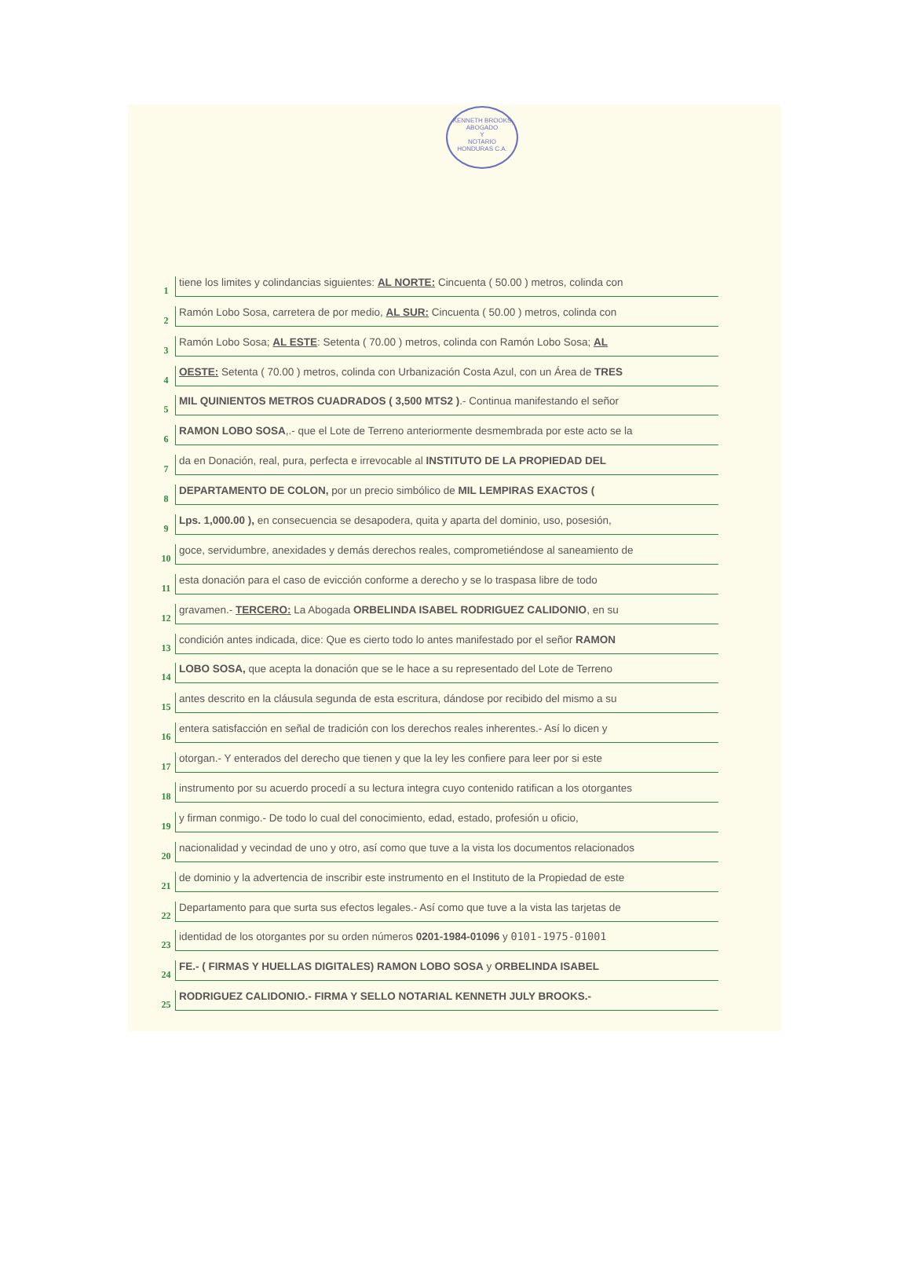KENNETH BROOKS
ABOGADO
Y
NOTARIO
HONDURAS C.A.
1 tiene los limites y colindancias siguientes: AL NORTE: Cincuenta ( 50.00 ) metros, colinda con
2 Ramón Lobo Sosa, carretera de por medio, AL SUR: Cincuenta ( 50.00 ) metros, colinda con
3 Ramón Lobo Sosa; AL ESTE: Setenta ( 70.00 ) metros, colinda con Ramón Lobo Sosa; AL
4 OESTE: Setenta ( 70.00 ) metros, colinda con Urbanización Costa Azul, con un Área de TRES
5 MIL QUINIENTOS METROS CUADRADOS ( 3,500 MTS2 ).- Continua manifestando el señor
6 RAMON LOBO SOSA,.- que el Lote de Terreno anteriormente desmembrada por este acto se la
7 da en Donación, real, pura, perfecta e irrevocable al INSTITUTO DE LA PROPIEDAD DEL
8 DEPARTAMENTO DE COLON, por un precio simbólico de MIL LEMPIRAS EXACTOS (
9 Lps. 1,000.00 ), en consecuencia se desapodera, quita y aparta del dominio, uso, posesión,
10 goce, servidumbre, anexidades y demás derechos reales, comprometiéndose al saneamiento de
11 esta donación para el caso de evicción conforme a derecho y se lo traspasa libre de todo
12 gravamen.- TERCERO: La Abogada ORBELINDA ISABEL RODRIGUEZ CALIDONIO, en su
13 condición antes indicada, dice: Que es cierto todo lo antes manifestado por el señor RAMON
14 LOBO SOSA, que acepta la donación que se le hace a su representado del Lote de Terreno
15 antes descrito en la cláusula segunda de esta escritura, dándose por recibido del mismo a su
16 entera satisfacción en señal de tradición con los derechos reales inherentes.- Así lo dicen y
17 otorgan.- Y enterados del derecho que tienen y que la ley les confiere para leer por si este
18 instrumento por su acuerdo procedí a su lectura integra cuyo contenido ratifican a los otorgantes
19 y firman conmigo.- De todo lo cual del conocimiento, edad, estado, profesión u oficio,
20 nacionalidad y vecindad de uno y otro, así como que tuve a la vista los documentos relacionados
21 de dominio y la advertencia de inscribir este instrumento en el Instituto de la Propiedad de este
22 Departamento para que surta sus efectos legales.- Así como que tuve a la vista las tarjetas de
23 identidad de los otorgantes por su orden números 0201-1984-01096 y 0101-1975-01001
24 FE.- ( FIRMAS Y HUELLAS DIGITALES) RAMON LOBO SOSA y ORBELINDA ISABEL
25 RODRIGUEZ CALIDONIO.- FIRMA Y SELLO NOTARIAL KENNETH JULY BROOKS.-